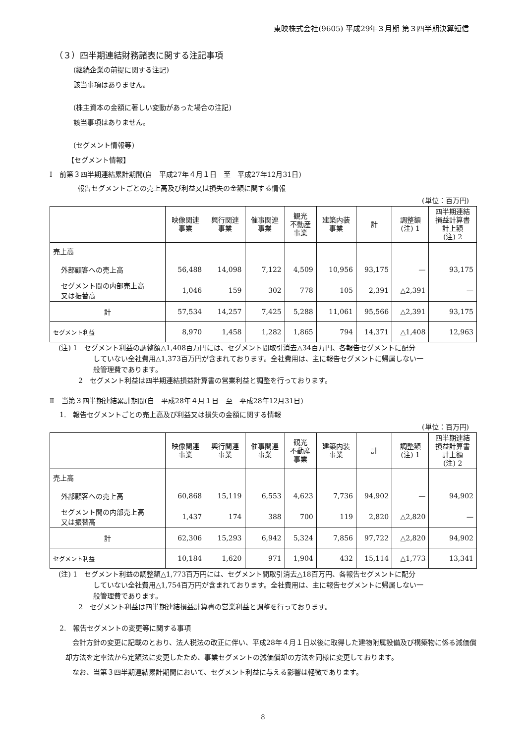東映株式会社(9605) 平成29年３月期 第３四半期決算短信
（３）四半期連結財務諸表に関する注記事項
(継続企業の前提に関する注記)
該当事項はありません。
(株主資本の金額に著しい変動があった場合の注記)
該当事項はありません。
(セグメント情報等)
【セグメント情報】
Ⅰ　前第３四半期連結累計期間(自　平成27年４月１日　至　平成27年12月31日)
報告セグメントごとの売上高及び利益又は損失の金額に関する情報
(単位：百万円)
| | 映像関連 事業 | 興行関連 事業 | 催事関連 事業 | 観光 不動産 事業 | 建築内装 事業 | 計 | 調整額 (注) 1 | 四半期連結 損益計算書 計上額 (注) 2 |
| --- | --- | --- | --- | --- | --- | --- | --- | --- |
| 売上高 | | | | | | | | |
| 外部顧客への売上高 | 56,488 | 14,098 | 7,122 | 4,509 | 10,956 | 93,175 | — | 93,175 |
| セグメント間の内部売上高 又は振替高 | 1,046 | 159 | 302 | 778 | 105 | 2,391 | △2,391 | — |
| 計 | 57,534 | 14,257 | 7,425 | 5,288 | 11,061 | 95,566 | △2,391 | 93,175 |
| セグメント利益 | 8,970 | 1,458 | 1,282 | 1,865 | 794 | 14,371 | △1,408 | 12,963 |
(注) 1　セグメント利益の調整額△1,408百万円には、セグメント間取引消去△34百万円、各報告セグメントに配分
していない全社費用△1,373百万円が含まれております。全社費用は、主に報告セグメントに帰属しない一
般管理費であります。
2　セグメント利益は四半期連結損益計算書の営業利益と調整を行っております。
Ⅱ　当第３四半期連結累計期間(自　平成28年４月１日　至　平成28年12月31日)
1.　報告セグメントごとの売上高及び利益又は損失の金額に関する情報
(単位：百万円)
| | 映像関連 事業 | 興行関連 事業 | 催事関連 事業 | 観光 不動産 事業 | 建築内装 事業 | 計 | 調整額 (注) 1 | 四半期連結 損益計算書 計上額 (注) 2 |
| --- | --- | --- | --- | --- | --- | --- | --- | --- |
| 売上高 | | | | | | | | |
| 外部顧客への売上高 | 60,868 | 15,119 | 6,553 | 4,623 | 7,736 | 94,902 | — | 94,902 |
| セグメント間の内部売上高 又は振替高 | 1,437 | 174 | 388 | 700 | 119 | 2,820 | △2,820 | — |
| 計 | 62,306 | 15,293 | 6,942 | 5,324 | 7,856 | 97,722 | △2,820 | 94,902 |
| セグメント利益 | 10,184 | 1,620 | 971 | 1,904 | 432 | 15,114 | △1,773 | 13,341 |
(注) 1　セグメント利益の調整額△1,773百万円には、セグメント間取引消去△18百万円、各報告セグメントに配分
していない全社費用△1,754百万円が含まれております。全社費用は、主に報告セグメントに帰属しない一
般管理費であります。
2　セグメント利益は四半期連結損益計算書の営業利益と調整を行っております。
2.　報告セグメントの変更等に関する事項
　会計方針の変更に記載のとおり、法人税法の改正に伴い、平成28年４月１日以後に取得した建物附属設備及び構築物に係る減価償却方法を定率法から定額法に変更したため、事業セグメントの減価償却の方法を同様に変更しております。
　なお、当第３四半期連結累計期間において、セグメント利益に与える影響は軽微であります。
8